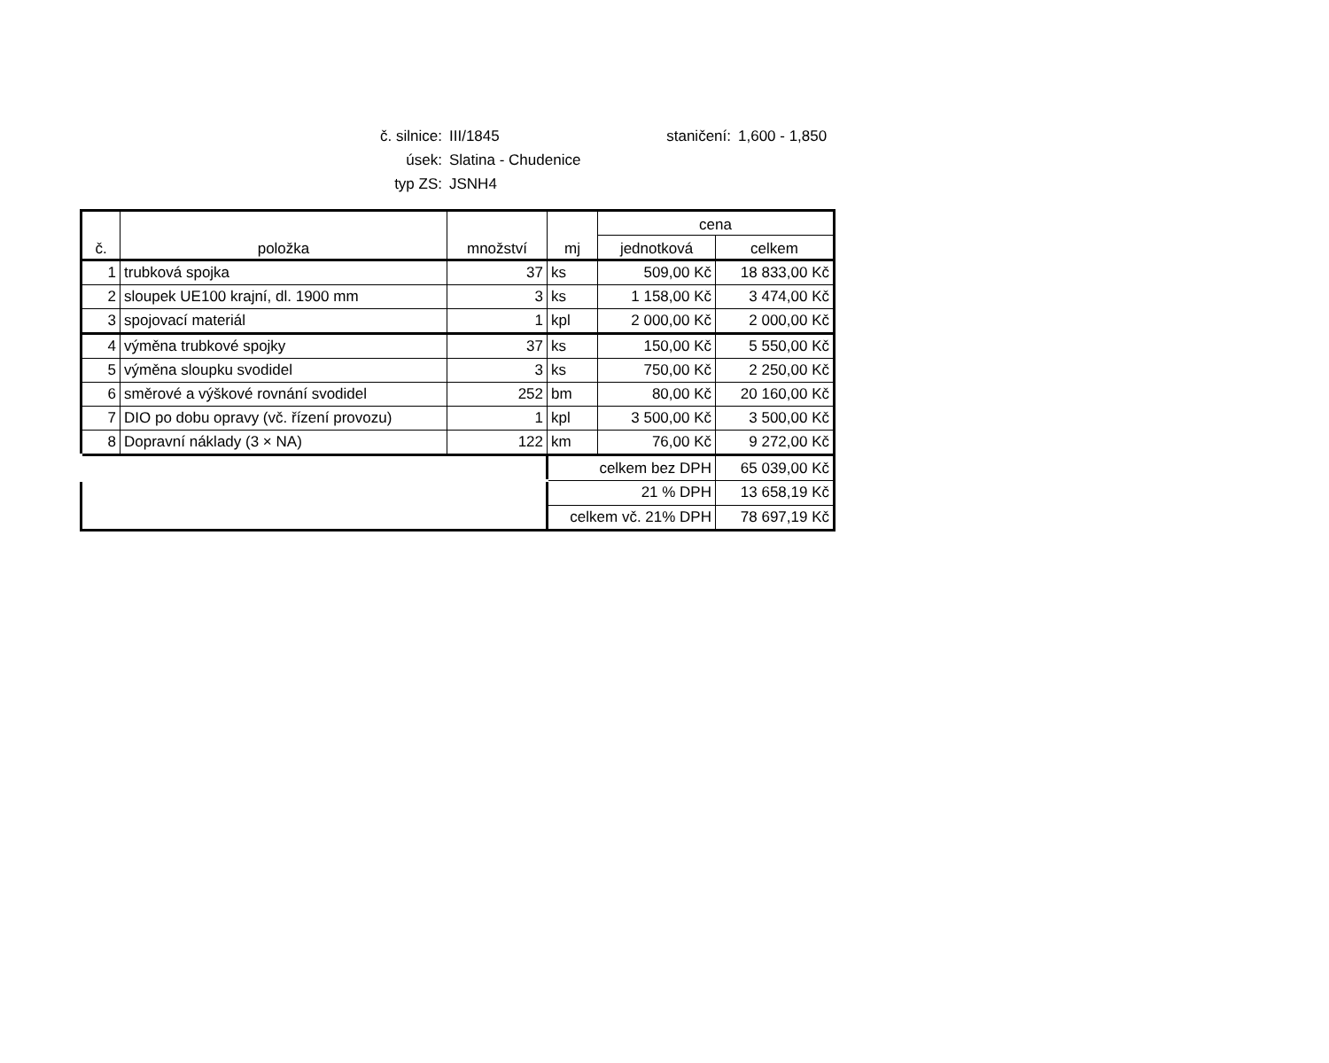| č. silnice: | III/1845 | staničení: | 1,600 - 1,850 |
| úsek: | Slatina - Chudenice | | |
| typ ZS: | JSNH4 | | |
| č. | položka | množství | mj | cena | |
| --- | --- | --- | --- | --- | --- |
| | | | | jednotková | celkem |
| 1 | trubková spojka | 37 | ks | 509,00 Kč | 18 833,00 Kč |
| 2 | sloupek UE100 krajní, dl. 1900 mm | 3 | ks | 1 158,00 Kč | 3 474,00 Kč |
| 3 | spojovací materiál | 1 | kpl | 2 000,00 Kč | 2 000,00 Kč |
| 4 | výměna trubkové spojky | 37 | ks | 150,00 Kč | 5 550,00 Kč |
| 5 | výměna sloupku svodidel | 3 | ks | 750,00 Kč | 2 250,00 Kč |
| 6 | směrové a výškové rovnání svodidel | 252 | bm | 80,00 Kč | 20 160,00 Kč |
| 7 | DIO po dobu opravy (vč. řízení provozu) | 1 | kpl | 3 500,00 Kč | 3 500,00 Kč |
| 8 | Dopravní náklady (3 × NA) | 122 | km | 76,00 Kč | 9 272,00 Kč |
| | | | celkem bez DPH | | 65 039,00 Kč |
| | | | 21 % DPH | | 13 658,19 Kč |
| | | | celkem vč. 21% DPH | | 78 697,19 Kč |